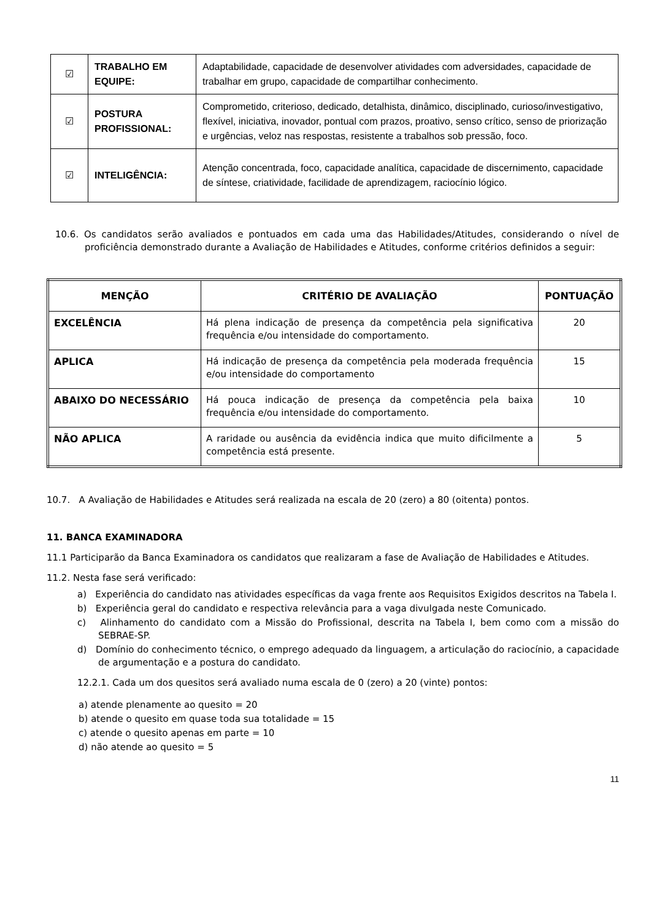| ☑ | TRABALHO EM EQUIPE: | Adaptabilidade, capacidade de desenvolver atividades com adversidades, capacidade de trabalhar em grupo, capacidade de compartilhar conhecimento. |
| ☑ | POSTURA PROFISSIONAL: | Comprometido, criterioso, dedicado, detalhista, dinâmico, disciplinado, curioso/investigativo, flexível, iniciativa, inovador, pontual com prazos, proativo, senso crítico, senso de priorização e urgências, veloz nas respostas, resistente a trabalhos sob pressão, foco. |
| ☑ | INTELIGÊNCIA: | Atenção concentrada, foco, capacidade analítica, capacidade de discernimento, capacidade de síntese, criatividade, facilidade de aprendizagem, raciocínio lógico. |
10.6. Os candidatos serão avaliados e pontuados em cada uma das Habilidades/Atitudes, considerando o nível de proficiência demonstrado durante a Avaliação de Habilidades e Atitudes, conforme critérios definidos a seguir:
| MENÇÃO | CRITÉRIO DE AVALIAÇÃO | PONTUAÇÃO |
| --- | --- | --- |
| EXCELÊNCIA | Há plena indicação de presença da competência pela significativa frequência e/ou intensidade do comportamento. | 20 |
| APLICA | Há indicação de presença da competência pela moderada frequência e/ou intensidade do comportamento | 15 |
| ABAIXO DO NECESSÁRIO | Há pouca indicação de presença da competência pela baixa frequência e/ou intensidade do comportamento. | 10 |
| NÃO APLICA | A raridade ou ausência da evidência indica que muito dificilmente a competência está presente. | 5 |
10.7. A Avaliação de Habilidades e Atitudes será realizada na escala de 20 (zero) a 80 (oitenta) pontos.
11. BANCA EXAMINADORA
11.1 Participarão da Banca Examinadora os candidatos que realizaram a fase de Avaliação de Habilidades e Atitudes.
11.2. Nesta fase será verificado:
a) Experiência do candidato nas atividades específicas da vaga frente aos Requisitos Exigidos descritos na Tabela I.
b) Experiência geral do candidato e respectiva relevância para a vaga divulgada neste Comunicado.
c) Alinhamento do candidato com a Missão do Profissional, descrita na Tabela I, bem como com a missão do SEBRAE-SP.
d) Domínio do conhecimento técnico, o emprego adequado da linguagem, a articulação do raciocínio, a capacidade de argumentação e a postura do candidato.
12.2.1. Cada um dos quesitos será avaliado numa escala de 0 (zero) a 20 (vinte) pontos:
a) atende plenamente ao quesito = 20
b) atende o quesito em quase toda sua totalidade = 15
c) atende o quesito apenas em parte = 10
d) não atende ao quesito = 5
11